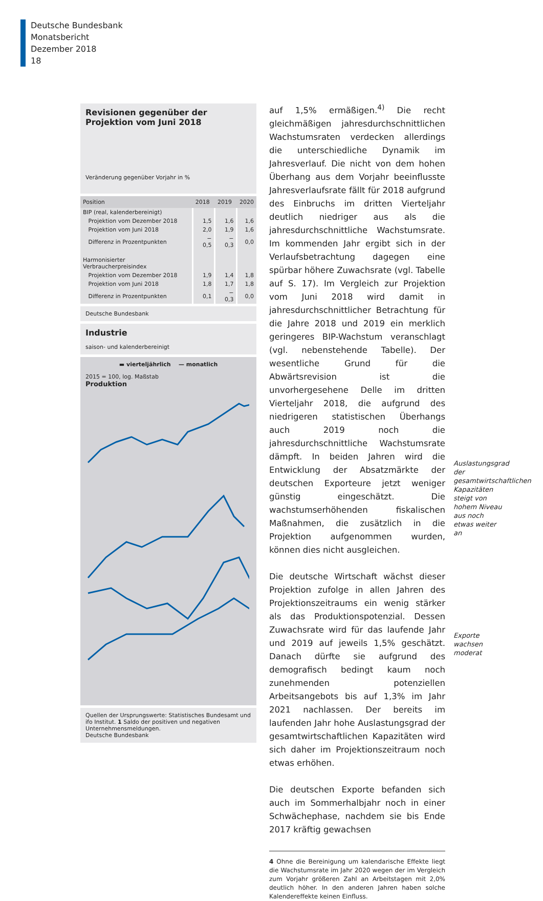Deutsche Bundesbank
Monatsbericht
Dezember 2018
18
Revisionen gegenüber der Projektion vom Juni 2018
Veränderung gegenüber Vorjahr in %
| Position | 2018 | 2019 | 2020 |
| --- | --- | --- | --- |
| BIP (real, kalenderbereinigt) | | | |
| Projektion vom Dezember 2018 | 1,5 | 1,6 | 1,6 |
| Projektion vom Juni 2018 | 2,0 | 1,9 | 1,6 |
| Differenz in Prozentpunkten | − 0,5 | − 0,3 | 0,0 |
| Harmonisierter Verbraucherpreisindex | | | |
| Projektion vom Dezember 2018 | 1,9 | 1,4 | 1,8 |
| Projektion vom Juni 2018 | 1,8 | 1,7 | 1,8 |
| Differenz in Prozentpunkten | 0,1 | − 0,3 | 0,0 |
Deutsche Bundesbank
Industrie
saison- und kalenderbereinigt
▬ vierteljährlich — monatlich
2015 = 100, log. Maßstab
Produktion
Quellen der Ursprungswerte: Statistisches Bundesamt und ifo Institut. 1 Saldo der positiven und negativen Unternehmensmeldungen.
Deutsche Bundesbank
auf 1,5% ermäßigen.<sup>4)</sup> Die recht gleichmäßigen jahresdurchschnittlichen Wachstumsraten verdecken allerdings die unterschiedliche Dynamik im Jahresverlauf. Die nicht von dem hohen Überhang aus dem Vorjahr beeinflusste Jahresverlaufsrate fällt für 2018 aufgrund des Einbruchs im dritten Vierteljahr deutlich niedriger aus als die jahresdurchschnittliche Wachstumsrate. Im kommenden Jahr ergibt sich in der Verlaufsbetrachtung dagegen eine spürbar höhere Zuwachsrate (vgl. Tabelle auf S. 17). Im Vergleich zur Projektion vom Juni 2018 wird damit in jahresdurchschnittlicher Betrachtung für die Jahre 2018 und 2019 ein merklich geringeres BIP-Wachstum veranschlagt (vgl. nebenstehende Tabelle). Der wesentliche Grund für die Abwärtsrevision ist die unvorhergesehene Delle im dritten Vierteljahr 2018, die aufgrund des niedrigeren statistischen Überhangs auch 2019 noch die jahresdurchschnittliche Wachstumsrate dämpft. In beiden Jahren wird die Entwicklung der Absatzmärkte der deutschen Exporteure jetzt weniger günstig eingeschätzt. Die wachstumserhöhenden fiskalischen Maßnahmen, die zusätzlich in die Projektion aufgenommen wurden, können dies nicht ausgleichen.
Die deutsche Wirtschaft wächst dieser Projektion zufolge in allen Jahren des Projektionszeitraums ein wenig stärker als das Produktionspotenzial. Dessen Zuwachsrate wird für das laufende Jahr und 2019 auf jeweils 1,5% geschätzt. Danach dürfte sie aufgrund des demografisch bedingt kaum noch zunehmenden potenziellen Arbeitsangebots bis auf 1,3% im Jahr 2021 nachlassen. Der bereits im laufenden Jahr hohe Auslastungsgrad der gesamtwirtschaftlichen Kapazitäten wird sich daher im Projektionszeitraum noch etwas erhöhen.
Die deutschen Exporte befanden sich auch im Sommerhalbjahr noch in einer Schwächephase, nachdem sie bis Ende 2017 kräftig gewachsen
4 Ohne die Bereinigung um kalendarische Effekte liegt die Wachstumsrate im Jahr 2020 wegen der im Vergleich zum Vorjahr größeren Zahl an Arbeitstagen mit 2,0% deutlich höher. In den anderen Jahren haben solche Kalendereffekte keinen Einfluss.
Auslastungsgrad der gesamtwirtschaftlichen Kapazitäten steigt von hohem Niveau aus noch etwas weiter an
Exporte wachsen moderat